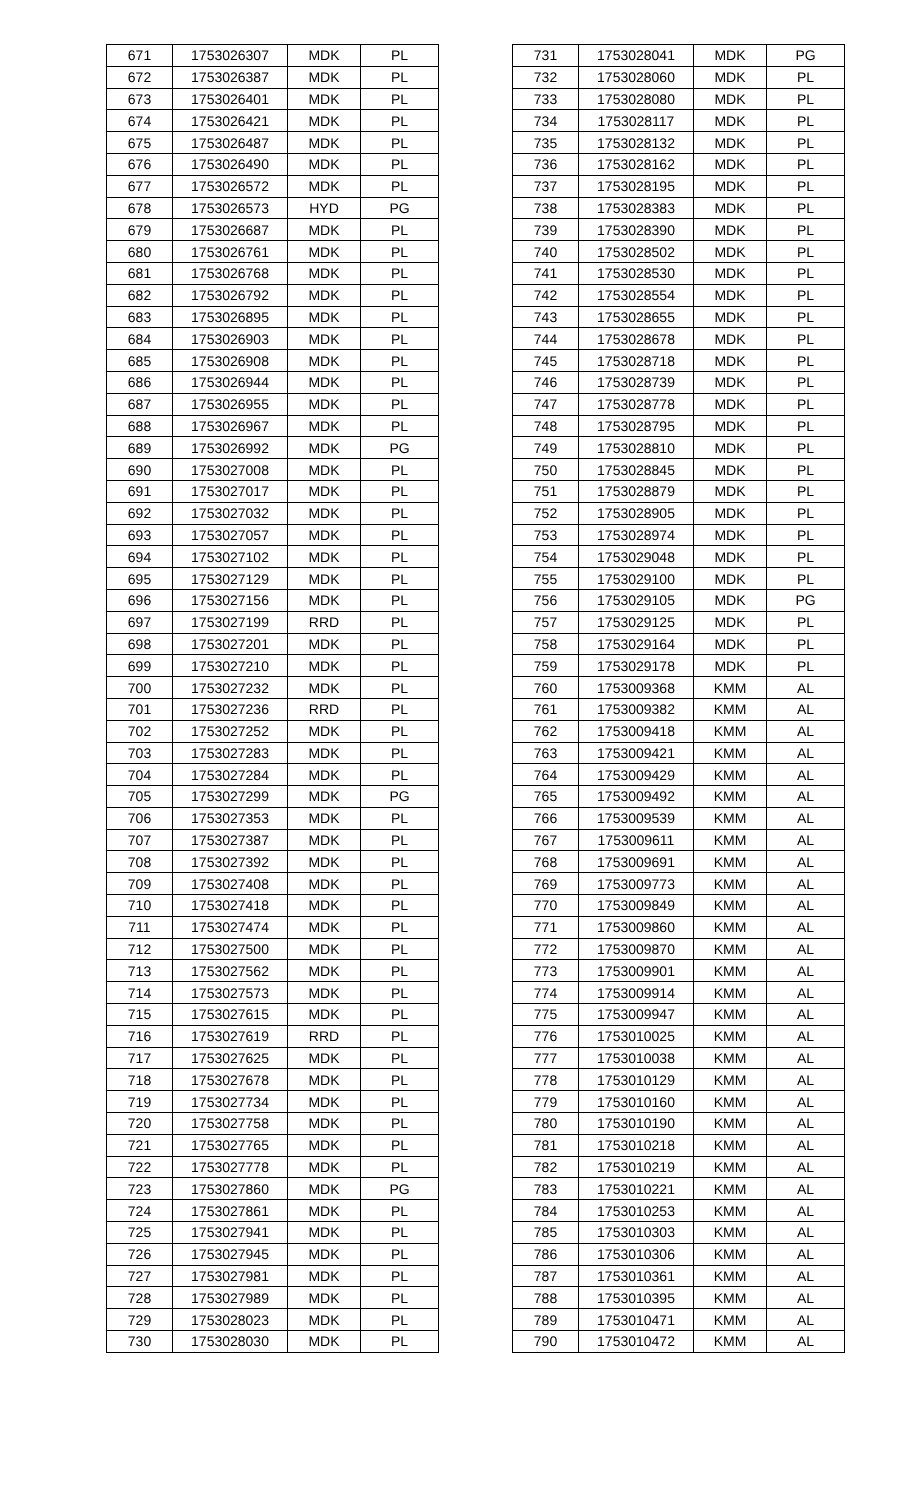| 671 | 1753026307 | MDK | PL |
| 672 | 1753026387 | MDK | PL |
| 673 | 1753026401 | MDK | PL |
| 674 | 1753026421 | MDK | PL |
| 675 | 1753026487 | MDK | PL |
| 676 | 1753026490 | MDK | PL |
| 677 | 1753026572 | MDK | PL |
| 678 | 1753026573 | HYD | PG |
| 679 | 1753026687 | MDK | PL |
| 680 | 1753026761 | MDK | PL |
| 681 | 1753026768 | MDK | PL |
| 682 | 1753026792 | MDK | PL |
| 683 | 1753026895 | MDK | PL |
| 684 | 1753026903 | MDK | PL |
| 685 | 1753026908 | MDK | PL |
| 686 | 1753026944 | MDK | PL |
| 687 | 1753026955 | MDK | PL |
| 688 | 1753026967 | MDK | PL |
| 689 | 1753026992 | MDK | PG |
| 690 | 1753027008 | MDK | PL |
| 691 | 1753027017 | MDK | PL |
| 692 | 1753027032 | MDK | PL |
| 693 | 1753027057 | MDK | PL |
| 694 | 1753027102 | MDK | PL |
| 695 | 1753027129 | MDK | PL |
| 696 | 1753027156 | MDK | PL |
| 697 | 1753027199 | RRD | PL |
| 698 | 1753027201 | MDK | PL |
| 699 | 1753027210 | MDK | PL |
| 700 | 1753027232 | MDK | PL |
| 701 | 1753027236 | RRD | PL |
| 702 | 1753027252 | MDK | PL |
| 703 | 1753027283 | MDK | PL |
| 704 | 1753027284 | MDK | PL |
| 705 | 1753027299 | MDK | PG |
| 706 | 1753027353 | MDK | PL |
| 707 | 1753027387 | MDK | PL |
| 708 | 1753027392 | MDK | PL |
| 709 | 1753027408 | MDK | PL |
| 710 | 1753027418 | MDK | PL |
| 711 | 1753027474 | MDK | PL |
| 712 | 1753027500 | MDK | PL |
| 713 | 1753027562 | MDK | PL |
| 714 | 1753027573 | MDK | PL |
| 715 | 1753027615 | MDK | PL |
| 716 | 1753027619 | RRD | PL |
| 717 | 1753027625 | MDK | PL |
| 718 | 1753027678 | MDK | PL |
| 719 | 1753027734 | MDK | PL |
| 720 | 1753027758 | MDK | PL |
| 721 | 1753027765 | MDK | PL |
| 722 | 1753027778 | MDK | PL |
| 723 | 1753027860 | MDK | PG |
| 724 | 1753027861 | MDK | PL |
| 725 | 1753027941 | MDK | PL |
| 726 | 1753027945 | MDK | PL |
| 727 | 1753027981 | MDK | PL |
| 728 | 1753027989 | MDK | PL |
| 729 | 1753028023 | MDK | PL |
| 730 | 1753028030 | MDK | PL |
| 731 | 1753028041 | MDK | PG |
| 732 | 1753028060 | MDK | PL |
| 733 | 1753028080 | MDK | PL |
| 734 | 1753028117 | MDK | PL |
| 735 | 1753028132 | MDK | PL |
| 736 | 1753028162 | MDK | PL |
| 737 | 1753028195 | MDK | PL |
| 738 | 1753028383 | MDK | PL |
| 739 | 1753028390 | MDK | PL |
| 740 | 1753028502 | MDK | PL |
| 741 | 1753028530 | MDK | PL |
| 742 | 1753028554 | MDK | PL |
| 743 | 1753028655 | MDK | PL |
| 744 | 1753028678 | MDK | PL |
| 745 | 1753028718 | MDK | PL |
| 746 | 1753028739 | MDK | PL |
| 747 | 1753028778 | MDK | PL |
| 748 | 1753028795 | MDK | PL |
| 749 | 1753028810 | MDK | PL |
| 750 | 1753028845 | MDK | PL |
| 751 | 1753028879 | MDK | PL |
| 752 | 1753028905 | MDK | PL |
| 753 | 1753028974 | MDK | PL |
| 754 | 1753029048 | MDK | PL |
| 755 | 1753029100 | MDK | PL |
| 756 | 1753029105 | MDK | PG |
| 757 | 1753029125 | MDK | PL |
| 758 | 1753029164 | MDK | PL |
| 759 | 1753029178 | MDK | PL |
| 760 | 1753009368 | KMM | AL |
| 761 | 1753009382 | KMM | AL |
| 762 | 1753009418 | KMM | AL |
| 763 | 1753009421 | KMM | AL |
| 764 | 1753009429 | KMM | AL |
| 765 | 1753009492 | KMM | AL |
| 766 | 1753009539 | KMM | AL |
| 767 | 1753009611 | KMM | AL |
| 768 | 1753009691 | KMM | AL |
| 769 | 1753009773 | KMM | AL |
| 770 | 1753009849 | KMM | AL |
| 771 | 1753009860 | KMM | AL |
| 772 | 1753009870 | KMM | AL |
| 773 | 1753009901 | KMM | AL |
| 774 | 1753009914 | KMM | AL |
| 775 | 1753009947 | KMM | AL |
| 776 | 1753010025 | KMM | AL |
| 777 | 1753010038 | KMM | AL |
| 778 | 1753010129 | KMM | AL |
| 779 | 1753010160 | KMM | AL |
| 780 | 1753010190 | KMM | AL |
| 781 | 1753010218 | KMM | AL |
| 782 | 1753010219 | KMM | AL |
| 783 | 1753010221 | KMM | AL |
| 784 | 1753010253 | KMM | AL |
| 785 | 1753010303 | KMM | AL |
| 786 | 1753010306 | KMM | AL |
| 787 | 1753010361 | KMM | AL |
| 788 | 1753010395 | KMM | AL |
| 789 | 1753010471 | KMM | AL |
| 790 | 1753010472 | KMM | AL |